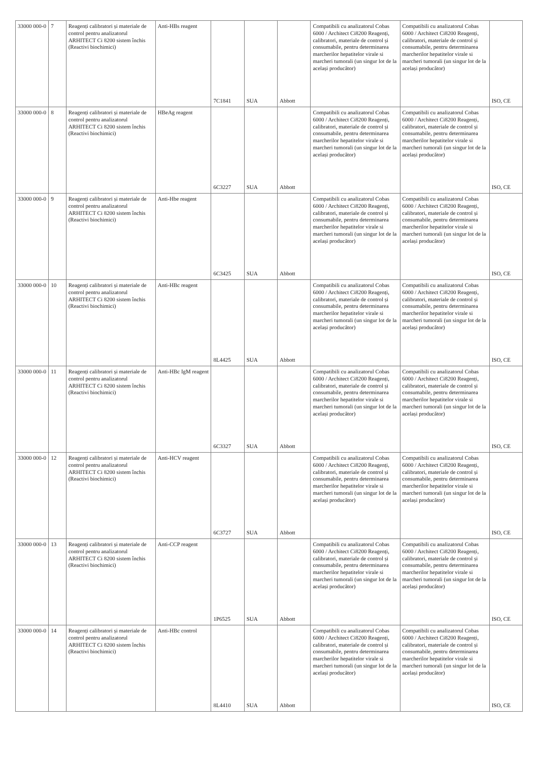| 33000 000-0 | 7 | Reagenți calibratori și materiale de control pentru analizatorul ARHITECT Ci 8200 sistem închis (Reactivi biochimici) | Anti-HBs reagent | 7C1841 | SUA | Abbott | Compatibili cu analizatorul Cobas 6000 / Architect Ci8200 Reagenți, calibratori, materiale de control și consumabile, pentru determinarea marcherilor hepatitelor virale si marcheri tumorali (un singur lot de la același producător) | Compatibili cu analizatorul Cobas 6000 / Architect Ci8200 Reagenți, calibratori, materiale de control și consumabile, pentru determinarea marcherilor hepatitelor virale si marcheri tumorali (un singur lot de la același producător) | ISO, CE |
| 33000 000-0 | 8 | Reagenți calibratori și materiale de control pentru analizatorul ARHITECT Ci 8200 sistem închis (Reactivi biochimici) | HBeAg reagent | 6C3227 | SUA | Abbott | Compatibili cu analizatorul Cobas 6000 / Architect Ci8200 Reagenți, calibratori, materiale de control și consumabile, pentru determinarea marcherilor hepatitelor virale si marcheri tumorali (un singur lot de la același producător) | Compatibili cu analizatorul Cobas 6000 / Architect Ci8200 Reagenți, calibratori, materiale de control și consumabile, pentru determinarea marcherilor hepatitelor virale si marcheri tumorali (un singur lot de la același producător) | ISO, CE |
| 33000 000-0 | 9 | Reagenți calibratori și materiale de control pentru analizatorul ARHITECT Ci 8200 sistem închis (Reactivi biochimici) | Anti-Hbe reagent | 6C3425 | SUA | Abbott | Compatibili cu analizatorul Cobas 6000 / Architect Ci8200 Reagenți, calibratori, materiale de control și consumabile, pentru determinarea marcherilor hepatitelor virale si marcheri tumorali (un singur lot de la același producător) | Compatibili cu analizatorul Cobas 6000 / Architect Ci8200 Reagenți, calibratori, materiale de control și consumabile, pentru determinarea marcherilor hepatitelor virale si marcheri tumorali (un singur lot de la același producător) | ISO, CE |
| 33000 000-0 | 10 | Reagenți calibratori și materiale de control pentru analizatorul ARHITECT Ci 8200 sistem închis (Reactivi biochimici) | Anti-HBc reagent | 8L4425 | SUA | Abbott | Compatibili cu analizatorul Cobas 6000 / Architect Ci8200 Reagenți, calibratori, materiale de control și consumabile, pentru determinarea marcherilor hepatitelor virale si marcheri tumorali (un singur lot de la același producător) | Compatibili cu analizatorul Cobas 6000 / Architect Ci8200 Reagenți, calibratori, materiale de control și consumabile, pentru determinarea marcherilor hepatitelor virale si marcheri tumorali (un singur lot de la același producător) | ISO, CE |
| 33000 000-0 | 11 | Reagenți calibratori și materiale de control pentru analizatorul ARHITECT Ci 8200 sistem închis (Reactivi biochimici) | Anti-HBc IgM reagent | 6C3327 | SUA | Abbott | Compatibili cu analizatorul Cobas 6000 / Architect Ci8200 Reagenți, calibratori, materiale de control și consumabile, pentru determinarea marcherilor hepatitelor virale si marcheri tumorali (un singur lot de la același producător) | Compatibili cu analizatorul Cobas 6000 / Architect Ci8200 Reagenți, calibratori, materiale de control și consumabile, pentru determinarea marcherilor hepatitelor virale si marcheri tumorali (un singur lot de la același producător) | ISO, CE |
| 33000 000-0 | 12 | Reagenți calibratori și materiale de control pentru analizatorul ARHITECT Ci 8200 sistem închis (Reactivi biochimici) | Anti-HCV reagent | 6C3727 | SUA | Abbott | Compatibili cu analizatorul Cobas 6000 / Architect Ci8200 Reagenți, calibratori, materiale de control și consumabile, pentru determinarea marcherilor hepatitelor virale si marcheri tumorali (un singur lot de la același producător) | Compatibili cu analizatorul Cobas 6000 / Architect Ci8200 Reagenți, calibratori, materiale de control și consumabile, pentru determinarea marcherilor hepatitelor virale si marcheri tumorali (un singur lot de la același producător) | ISO, CE |
| 33000 000-0 | 13 | Reagenți calibratori și materiale de control pentru analizatorul ARHITECT Ci 8200 sistem închis (Reactivi biochimici) | Anti-CCP reagent | 1P6525 | SUA | Abbott | Compatibili cu analizatorul Cobas 6000 / Architect Ci8200 Reagenți, calibratori, materiale de control și consumabile, pentru determinarea marcherilor hepatitelor virale si marcheri tumorali (un singur lot de la același producător) | Compatibili cu analizatorul Cobas 6000 / Architect Ci8200 Reagenți, calibratori, materiale de control și consumabile, pentru determinarea marcherilor hepatitelor virale si marcheri tumorali (un singur lot de la același producător) | ISO, CE |
| 33000 000-0 | 14 | Reagenți calibratori și materiale de control pentru analizatorul ARHITECT Ci 8200 sistem închis (Reactivi biochimici) | Anti-HBc control | 8L4410 | SUA | Abbott | Compatibili cu analizatorul Cobas 6000 / Architect Ci8200 Reagenți, calibratori, materiale de control și consumabile, pentru determinarea marcherilor hepatitelor virale si marcheri tumorali (un singur lot de la același producător) | Compatibili cu analizatorul Cobas 6000 / Architect Ci8200 Reagenți, calibratori, materiale de control și consumabile, pentru determinarea marcherilor hepatitelor virale si marcheri tumorali (un singur lot de la același producător) | ISO, CE |